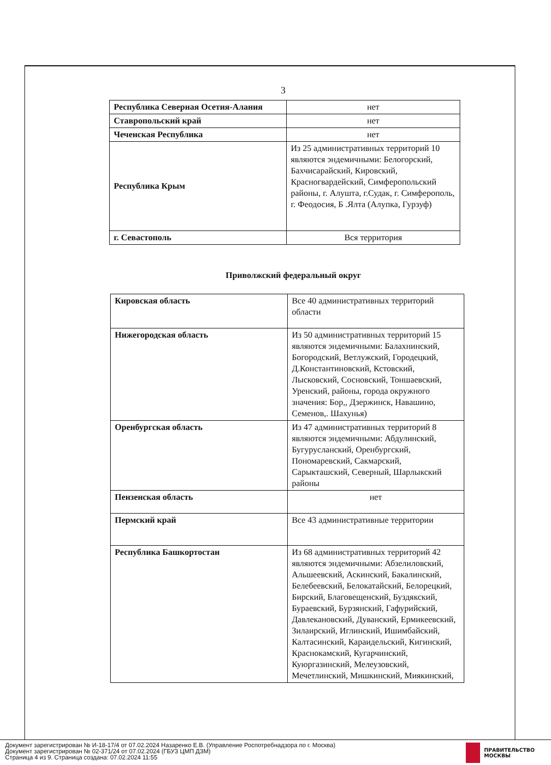3
| Республика Северная Осетия-Алания | нет |
| Ставропольский край | нет |
| Чеченская Республика | нет |
| Республика Крым | Из 25 административных территорий 10 являются эндемичными: Белогорский, Бахчисарайский, Кировский, Красногвардейский, Симферопольский районы, г. Алушта, г.Судак, г. Симферополь, г. Феодосия, Б .Ялта (Алупка, Гурзуф) |
| г. Севастополь | Вся территория |
Приволжский федеральный округ
| Кировская область | Все 40 административных территорий области |
| Нижегородская область | Из 50 административных территорий 15 являются эндемичными: Балахнинский, Богородский, Ветлужский, Городецкий, Д.Константиновский, Кстовский, Лысковский, Сосновский, Тоншаевский, Уренский, районы, города окружного значения: Бор,, Дзержинск, Навашино, Семенов,. Шахунья) |
| Оренбургская область | Из 47 административных территорий 8 являются эндемичными: Абдулинский, Бугурусланский, Оренбургский, Пономаревский, Сакмарский, Сарыкташский, Северный, Шарлыкский районы |
| Пензенская область | нет |
| Пермский край | Все 43 административные территории |
| Республика Башкортостан | Из 68 административных территорий 42 являются эндемичными: Абзелиловский, Альшеевский, Аскинский, Бакалинский, Белебеевский, Белокатайский, Белорецкий, Бирский, Благовещенский, Буздякский, Бураевский, Бурзянский, Гафурийский, Давлекановский, Дуванский, Ермикеевский, Зилаирский, Иглинский, Ишимбайский, Калтасинский, Караидельский, Кигинский, Краснокамский, Кугарчинский, Куюргазинский, Мелеузовский, Мечетлинский, Мишкинский, Миякинский, |
Документ зарегистрирован № И-18-17/4 от 07.02.2024 Назаренко Е.В. (Управление Роспотребнадзора по г. Москва)
Документ зарегистрирован № 02-371/24 от 07.02.2024 (ГБУЗ ЦМП ДЗМ)
Страница 4 из 9. Страница создана: 07.02.2024 11:55
ПРАВИТЕЛЬСТВО
МОСКВЫ